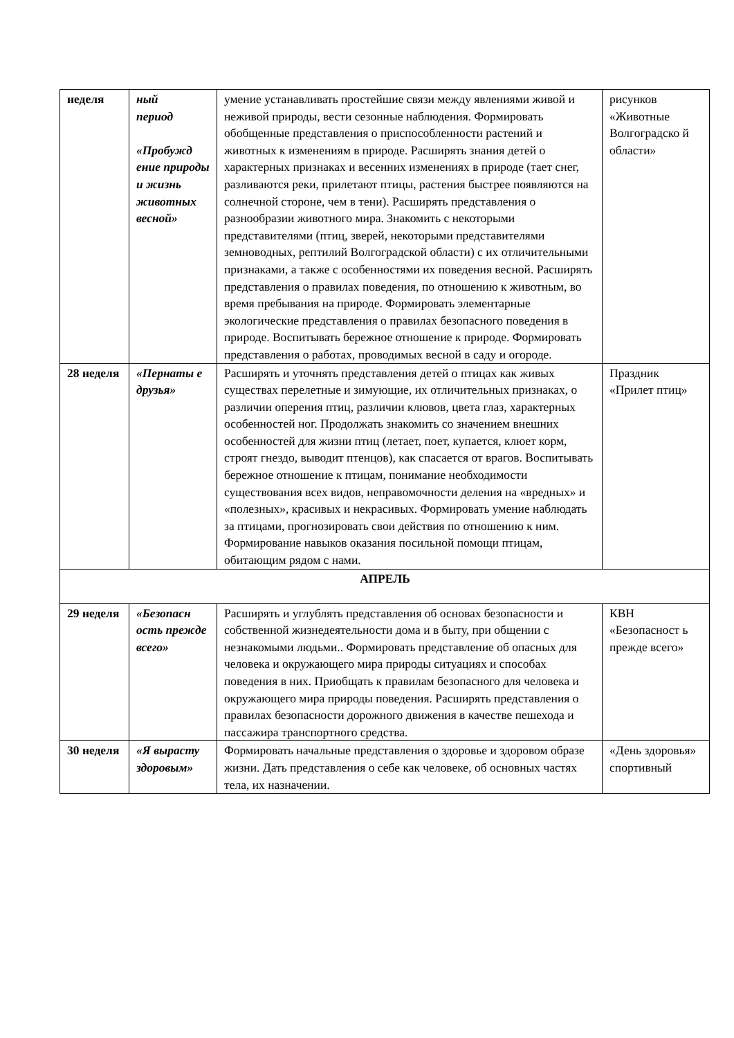| неделя | ный период «Пробужд ение природы и жизнь животных весной» | умение устанавливать простейшие связи между явлениями живой и неживой природы, вести сезонные наблюдения. Формировать обобщенные представления о приспособленности растений и животных к изменениям в природе. Расширять знания детей о характерных признаках и весенних изменениях в природе (тает снег, разливаются реки, прилетают птицы, растения быстрее появляются на солнечной стороне, чем в тени). Расширять представления о разнообразии животного мира. Знакомить с некоторыми представителями (птиц, зверей, некоторыми представителями земноводных, рептилий Волгоградской области) с их отличительными признаками, а также с особенностями их поведения весной. Расширять представления о правилах поведения, по отношению к животным, во время пребывания на природе. Формировать элементарные экологические представления о правилах безопасного поведения в природе. Воспитывать бережное отношение к природе. Формировать представления о работах, проводимых весной в саду и огороде. | рисунков «Животные Волгоградско й области» |
| 28 неделя | «Пернаты е друзья» | Расширять и уточнять представления детей о птицах как живых существах перелетные и зимующие, их отличительных признаках, о различии оперения птиц, различии клювов, цвета глаз, характерных особенностей ног. Продолжать знакомить со значением внешних особенностей для жизни птиц (летает, поет, купается, клюет корм, строят гнездо, выводит птенцов), как спасается от врагов. Воспитывать бережное отношение к птицам, понимание необходимости существования всех видов, неправомочности деления на «вредных» и «полезных», красивых и некрасивых. Формировать умение наблюдать за птицами, прогнозировать свои действия по отношению к ним. Формирование навыков оказания посильной помощи птицам, обитающим рядом с нами. | Праздник «Прилет птиц» |
| АПРЕЛЬ | | | |
| 29 неделя | «Безопасн ость прежде всего» | Расширять и углублять представления об основах безопасности и собственной жизнедеятельности дома и в быту, при общении с незнакомыми людьми.. Формировать представление об опасных для человека и окружающего мира природы ситуациях и способах поведения в них. Приобщать к правилам безопасного для человека и окружающего мира природы поведения. Расширять представления о правилах безопасности дорожного движения в качестве пешехода и пассажира транспортного средства. | КВН «Безопасност ь прежде всего» |
| 30 неделя | «Я вырасту здоровым» | Формировать начальные представления о здоровье и здоровом образе жизни. Дать представления о себе как человеке, об основных частях тела, их назначении. | «День здоровья» спортивный |